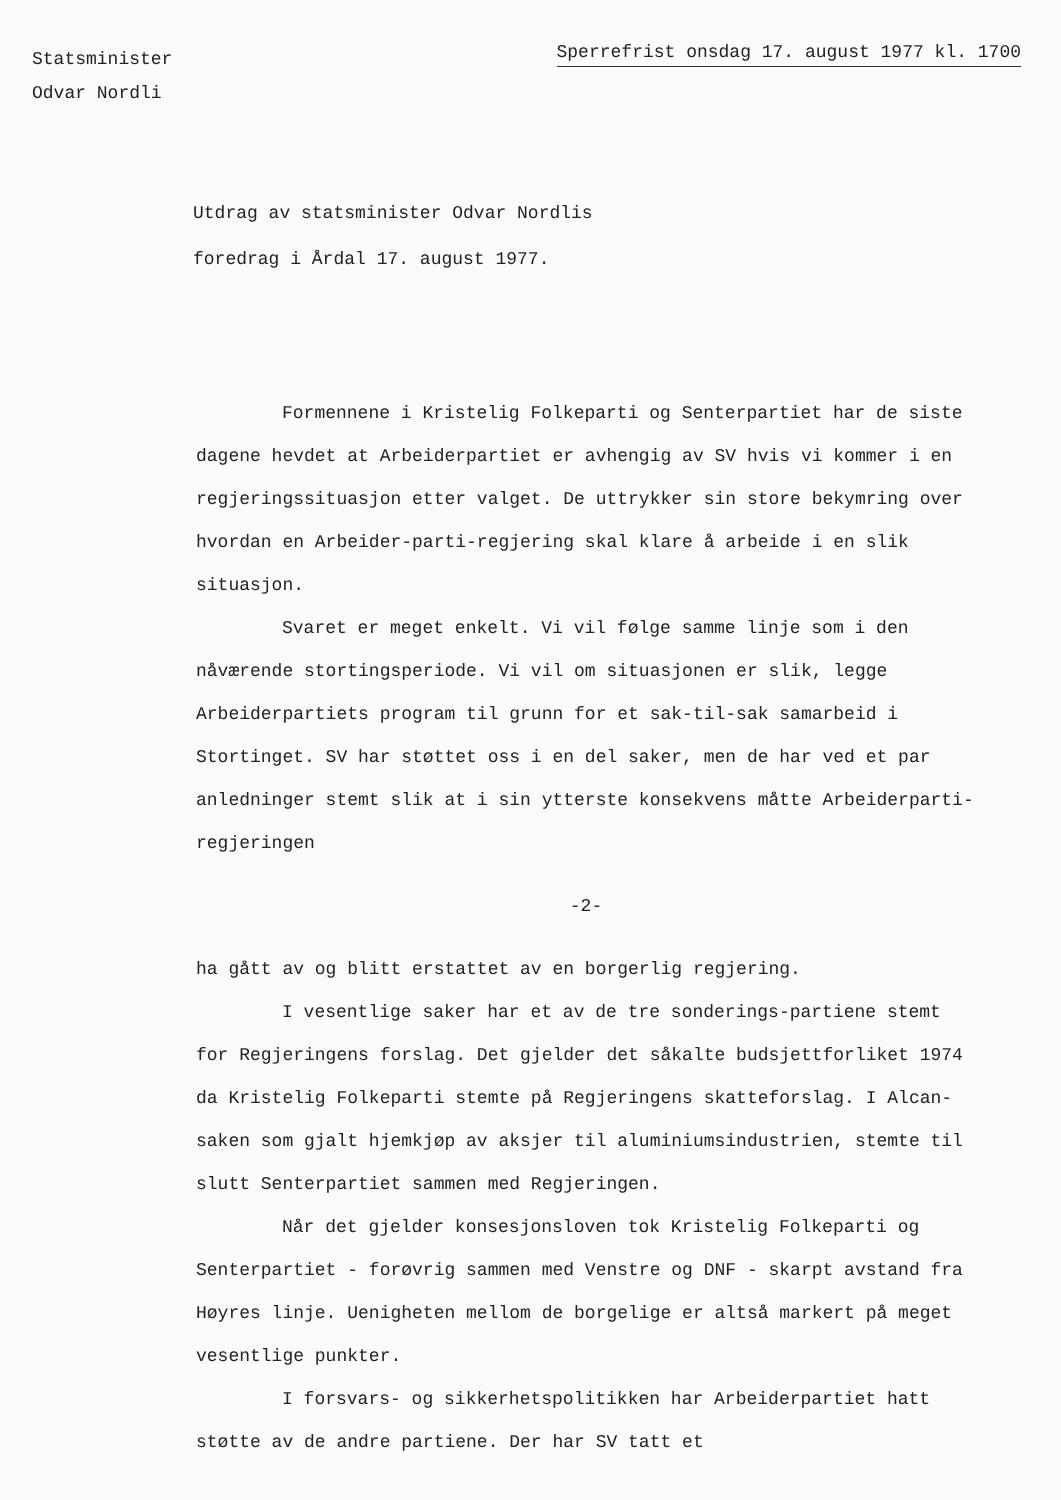Statsminister
Odvar Nordli
Sperrefrist onsdag 17. august 1977 kl. 1700
Utdrag av statsminister Odvar Nordlis
foredrag i Årdal 17. august 1977.
Formennene i Kristelig Folkeparti og Senterpartiet har de siste dagene hevdet at Arbeiderpartiet er avhengig av SV hvis vi kommer i en regjeringssituasjon etter valget. De uttrykker sin store bekymring over hvordan en Arbeider-parti-regjering skal klare å arbeide i en slik situasjon.
Svaret er meget enkelt. Vi vil følge samme linje som i den nåværende stortingsperiode. Vi vil om situasjonen er slik, legge Arbeiderpartiets program til grunn for et sak-til-sak samarbeid i Stortinget. SV har støttet oss i en del saker, men de har ved et par anledninger stemt slik at i sin ytterste konsekvens måtte Arbeiderparti-regjeringen
-2-
ha gått av og blitt erstattet av en borgerlig regjering.
I vesentlige saker har et av de tre sonderings-partiene stemt for Regjeringens forslag. Det gjelder det såkalte budsjettforliket 1974 da Kristelig Folkeparti stemte på Regjeringens skatteforslag. I Alcan-saken som gjalt hjemkjøp av aksjer til aluminiumsindustrien, stemte til slutt Senterpartiet sammen med Regjeringen.
Når det gjelder konsesjonsloven tok Kristelig Folkeparti og Senterpartiet - forøvrig sammen med Venstre og DNF - skarpt avstand fra Høyres linje. Uenigheten mellom de borgelige er altså markert på meget vesentlige punkter.
I forsvars- og sikkerhetspolitikken har Arbeiderpartiet hatt støtte av de andre partiene. Der har SV tatt et